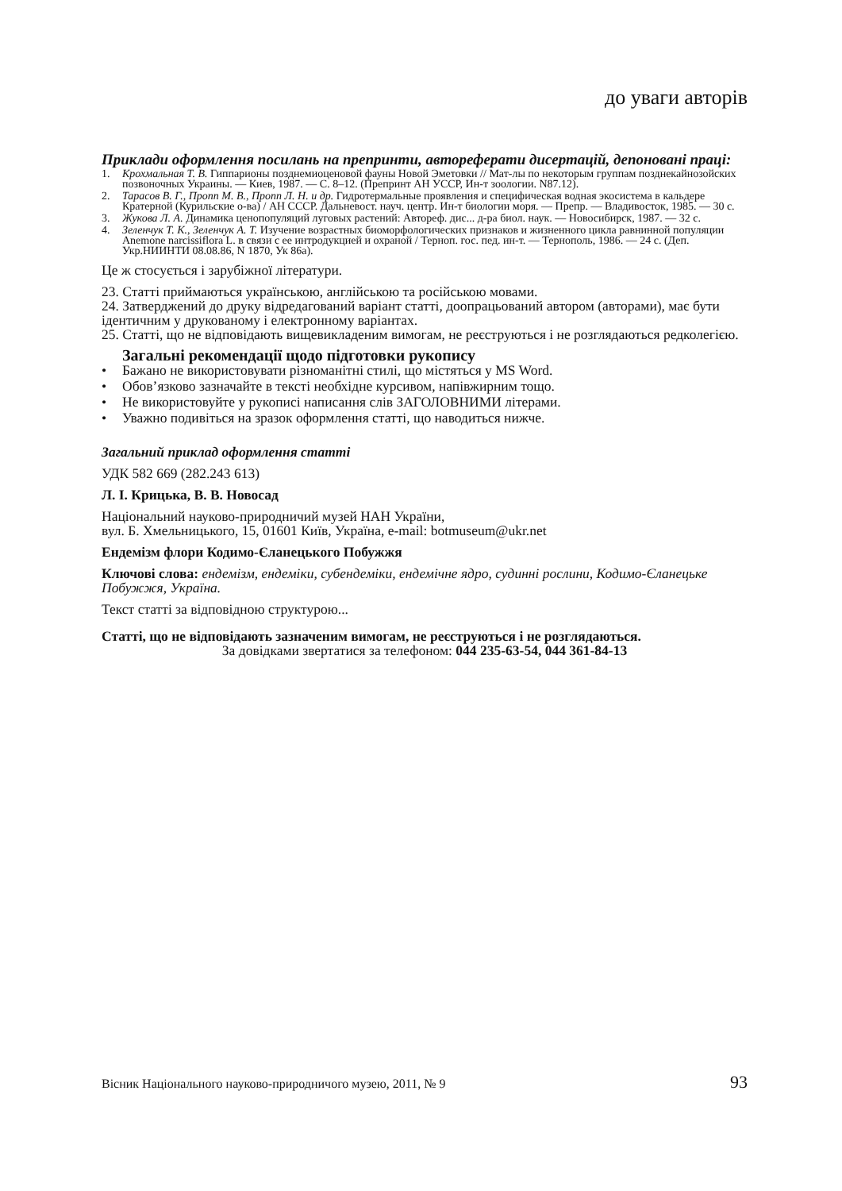до уваги авторів
Приклади оформлення посилань на препринти, автореферати дисертацій, депоновані праці:
1. Крохмальная Т. В. Гиппарионы позднемиоценовой фауны Новой Эметовки // Мат-лы по некоторым группам позднекайнозойских позвоночных Украины. — Киев, 1987. — С. 8–12. (Препринт АН УССР, Ин-т зоологии. N87.12).
2. Тарасов В. Г., Пропп М. В., Пропп Л. Н. и др. Гидротермальные проявления и специфическая водная экосистема в кальдере Кратерной (Курильские о-ва) / АН СССР. Дальневост. науч. центр. Ин-т биологии моря. — Препр. — Владивосток, 1985. — 30 с.
3. Жукова Л. А. Динамика ценопопуляций луговых растений: Автореф. дис... д-ра биол. наук. — Новосибирск, 1987. — 32 с.
4. Зеленчук Т. К., Зеленчук А. Т. Изучение возрастных биоморфологических признаков и жизненного цикла равнинной популяции Anemone narcissiflora L. в связи с ее интродукцией и охраной / Терноп. гос. пед. ин-т. — Тернополь, 1986. — 24 с. (Деп. Укр.НИИНТИ 08.08.86, N 1870, Ук 86а).
Це ж стосується і зарубіжної літератури.
23. Статті приймаються українською, англійською та російською мовами.
24. Затверджений до друку відредагований варіант статті, доопрацьований автором (авторами), має бути ідентичним у друкованому і електронному варіантах.
25. Статті, що не відповідають вищевикладеним вимогам, не реєструються і не розглядаються редколегією.
Загальні рекомендації щодо підготовки рукопису
• Бажано не використовувати різноманітні стилі, що містяться у MS Word.
• Обов’язково зазначайте в тексті необхідне курсивом, напівжирним тощо.
• Не використовуйте у рукописі написання слів ЗАГОЛОВНИМИ літерами.
• Уважно подивіться на зразок оформлення статті, що наводиться нижче.
Загальний приклад оформлення статті
УДК 582 669 (282.243 613)
Л. І. Крицька, В. В. Новосад
Національний науково-природничий музей НАН України,
вул. Б. Хмельницького, 15, 01601 Київ, Україна, e-mail: botmuseum@ukr.net
Ендемізм флори Кодимо-Єланецького Побужжя
Ключові слова: ендемізм, ендеміки, субендеміки, ендемічне ядро, судинні рослини, Кодимо-Єланецьке Побужжя, Україна.
Текст статті за відповідною структурою...
Статті, що не відповідають зазначеним вимогам, не реєструються і не розглядаються.
За довідками звертатися за телефоном: 044 235-63-54, 044 361-84-13
Вісник Національного науково-природничого музею, 2011, № 9 93